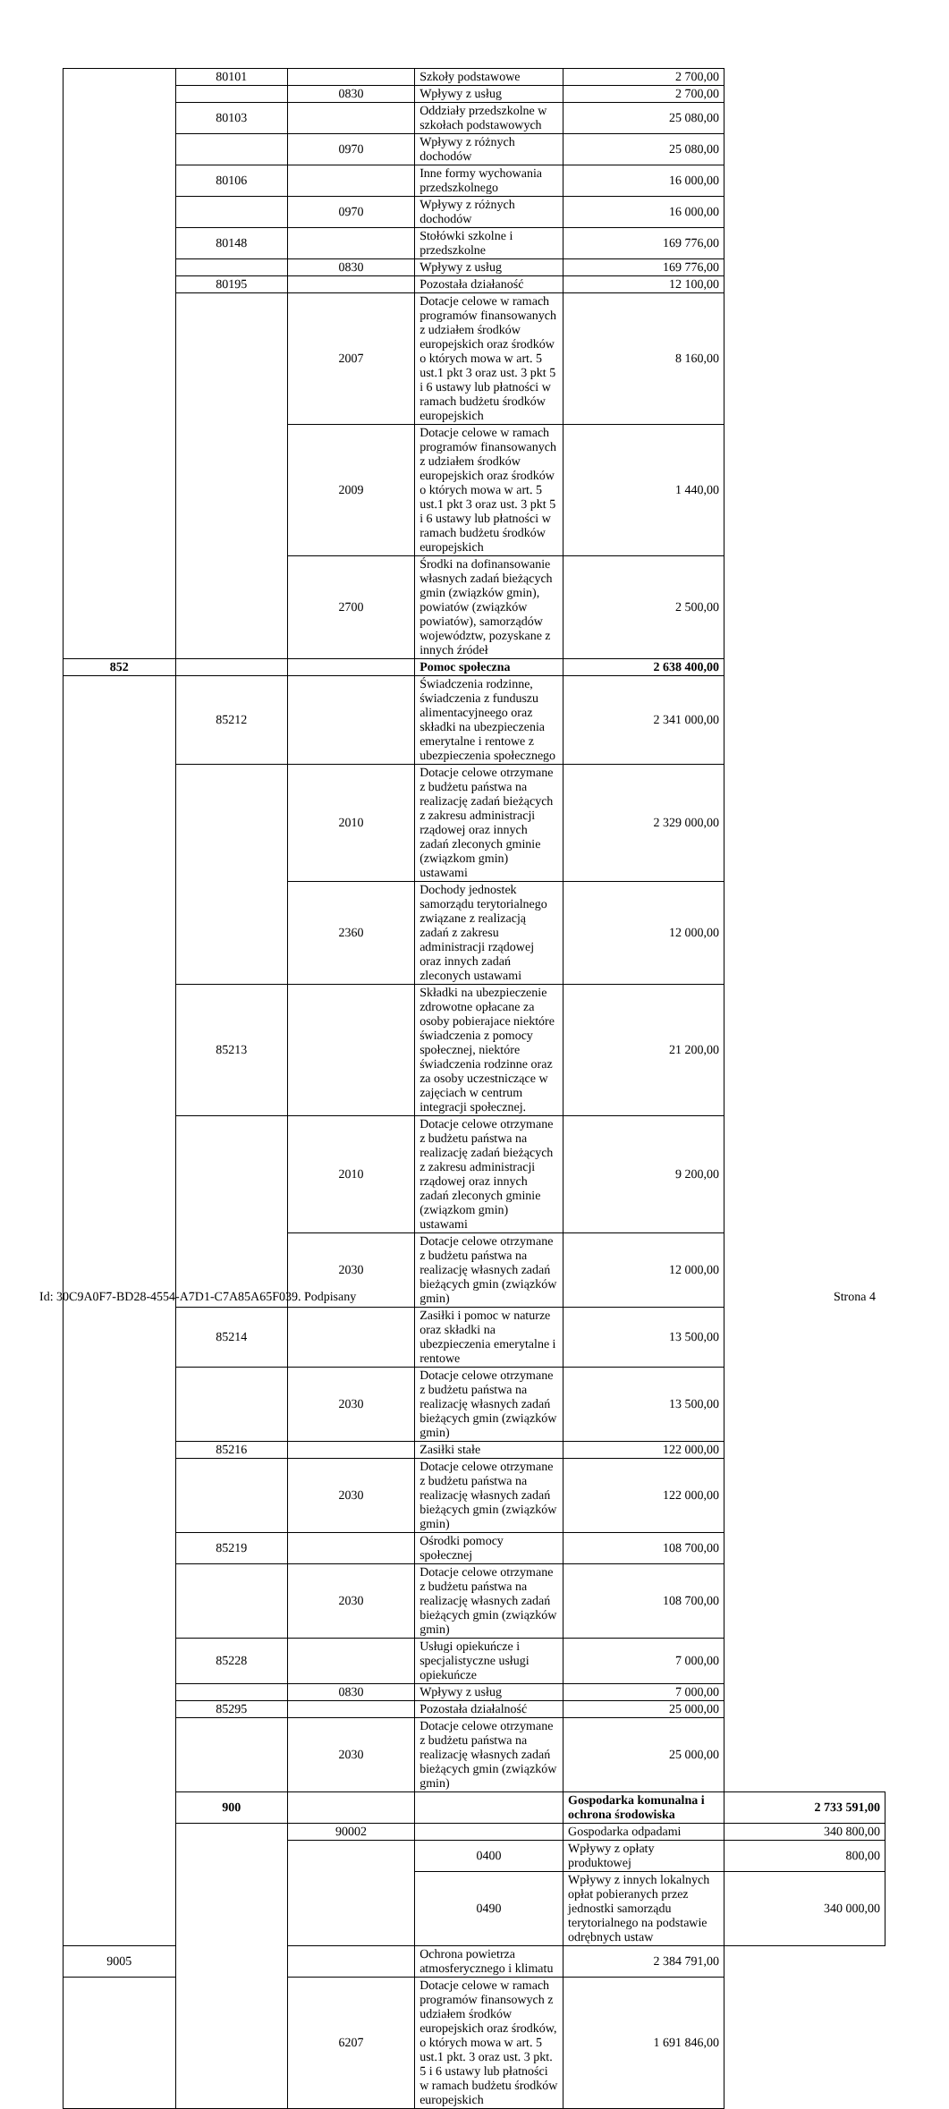| | 80101 | | Szkoły podstawowe | 2 700,00 | |
| | | 0830 | Wpływy z usług | 2 700,00 | |
| | 80103 | | Oddziały przedszkolne w szkołach podstawowych | 25 080,00 | |
| | | 0970 | Wpływy z różnych dochodów | 25 080,00 | |
| | 80106 | | Inne formy wychowania przedszkolnego | 16 000,00 | |
| | | 0970 | Wpływy z różnych dochodów | 16 000,00 | |
| | 80148 | | Stołówki szkolne i przedszkolne | 169 776,00 | |
| | | 0830 | Wpływy z usług | 169 776,00 | |
| | 80195 | | Pozostała działaność | 12 100,00 | |
| | | 2007 | Dotacje celowe w ramach programów finansowanych z udziałem środków europejskich oraz środków o których mowa w art. 5 ust.1 pkt 3 oraz ust. 3 pkt 5 i 6 ustawy lub płatności w ramach budżetu środków europejskich | 8 160,00 | |
| | | 2009 | Dotacje celowe w ramach programów finansowanych z udziałem środków europejskich oraz środków o których mowa w art. 5 ust.1 pkt 3 oraz ust. 3 pkt 5 i 6 ustawy lub płatności w ramach budżetu środków europejskich | 1 440,00 | |
| | | 2700 | Środki na dofinansowanie własnych zadań bieżących gmin (związków gmin), powiatów (związków powiatów), samorządów województw, pozyskane z innych źródeł | 2 500,00 | |
| 852 | | | Pomoc społeczna | 2 638 400,00 | |
| | 85212 | | Świadczenia rodzinne, świadczenia z funduszu alimentacyjneego oraz składki na ubezpieczenia emerytalne i rentowe z ubezpieczenia społecznego | 2 341 000,00 | |
| | | 2010 | Dotacje celowe otrzymane z budżetu państwa na realizację zadań bieżących z zakresu administracji rządowej oraz innych zadań zleconych gminie (związkom gmin) ustawami | 2 329 000,00 | |
| | | 2360 | Dochody jednostek samorządu terytorialnego związane z realizacją zadań z zakresu administracji rządowej oraz innych zadań zleconych ustawami | 12 000,00 | |
| | 85213 | | Składki na ubezpieczenie zdrowotne opłacane za osoby pobierajace niektóre świadczenia z pomocy społecznej, niektóre świadczenia rodzinne oraz za osoby uczestniczące w zajęciach w centrum integracji społecznej. | 21 200,00 | |
| | | 2010 | Dotacje celowe otrzymane z budżetu państwa na realizację zadań bieżących z zakresu administracji rządowej oraz innych zadań zleconych gminie (związkom gmin) ustawami | 9 200,00 | |
| | | 2030 | Dotacje celowe otrzymane z budżetu państwa na realizację własnych zadań bieżących gmin (związków gmin) | 12 000,00 | |
| | 85214 | | Zasiłki i pomoc w naturze oraz składki na ubezpieczenia emerytalne i rentowe | 13 500,00 | |
| | | 2030 | Dotacje celowe otrzymane z budżetu państwa na realizację własnych zadań bieżących gmin (związków gmin) | 13 500,00 | |
| | 85216 | | Zasiłki stałe | 122 000,00 | |
| | | 2030 | Dotacje celowe otrzymane z budżetu państwa na realizację własnych zadań bieżących gmin (związków gmin) | 122 000,00 | |
| | 85219 | | Ośrodki pomocy społecznej | 108 700,00 | |
| | | 2030 | Dotacje celowe otrzymane z budżetu państwa na realizację własnych zadań bieżących gmin (związków gmin) | 108 700,00 | |
| | 85228 | | Usługi opiekuńcze i specjalistyczne usługi opiekuńcze | 7 000,00 | |
| | | 0830 | Wpływy z usług | 7 000,00 | |
| | 85295 | | Pozostała działalność | 25 000,00 | |
| | | 2030 | Dotacje celowe otrzymane z budżetu państwa na realizację własnych zadań bieżących gmin (związków gmin) | 25 000,00 | |
| | 900 | | | Gospodarka komunalna i ochrona środowiska | 2 733 591,00 |
| | | 90002 | | Gospodarka odpadami | 340 800,00 |
| | | | 0400 | Wpływy z opłaty produktowej | 800,00 |
| | | | 0490 | Wpływy z innych lokalnych opłat pobieranych przez jednostki samorządu terytorialnego na podstawie odrębnych ustaw | 340 000,00 |
| 9005 | | | Ochrona powietrza atmosferycznego i klimatu | 2 384 791,00 | |
| | | 6207 | Dotacje celowe w ramach programów finansowych z udziałem środków europejskich oraz środków, o których mowa w art. 5 ust.1 pkt. 3 oraz ust. 3 pkt. 5 i 6 ustawy lub płatności w ramach budżetu środków europejskich | 1 691 846,00 | |
Id: 30C9A0F7-BD28-4554-A7D1-C7A85A65F039. Podpisany Strona 4